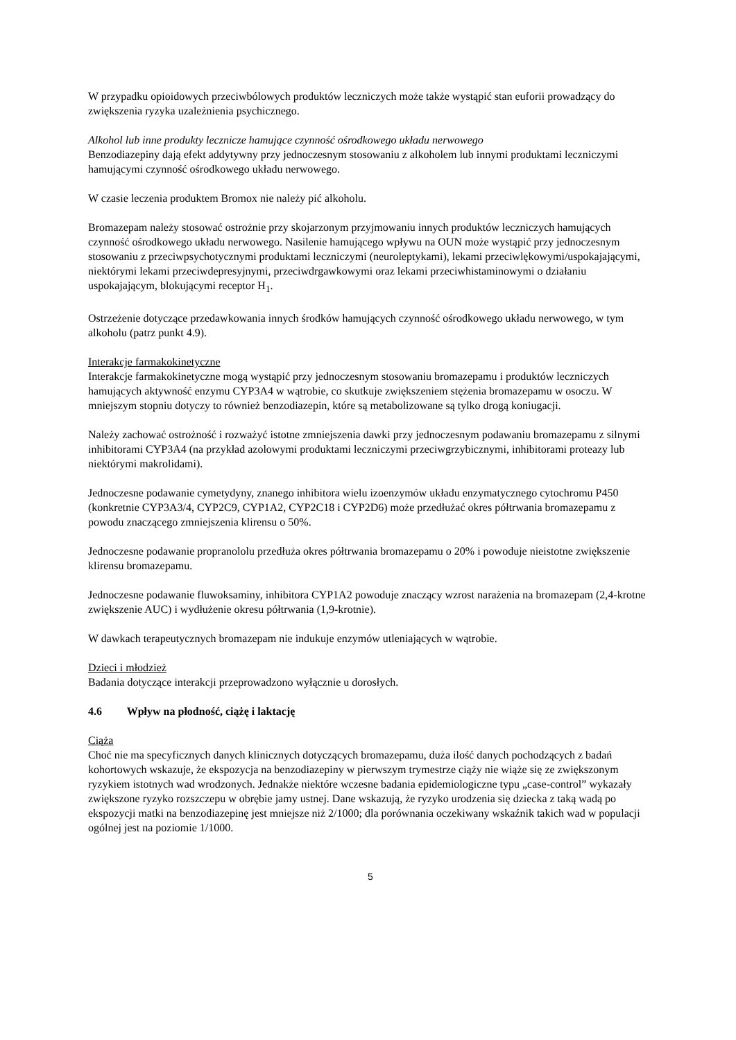W przypadku opioidowych przeciwbólowych produktów leczniczych może także wystąpić stan euforii prowadzący do zwiększenia ryzyka uzależnienia psychicznego.
Alkohol lub inne produkty lecznicze hamujące czynność ośrodkowego układu nerwowego
Benzodiazepiny dają efekt addytywny przy jednoczesnym stosowaniu z alkoholem lub innymi produktami leczniczymi hamującymi czynność ośrodkowego układu nerwowego.
W czasie leczenia produktem Bromox nie należy pić alkoholu.
Bromazepam należy stosować ostrożnie przy skojarzonym przyjmowaniu innych produktów leczniczych hamujących czynność ośrodkowego układu nerwowego. Nasilenie hamującego wpływu na OUN może wystąpić przy jednoczesnym stosowaniu z przeciwpsychotycznymi produktami leczniczymi (neuroleptykami), lekami przeciwlękowymi/uspokajającymi, niektórymi lekami przeciwdepresyjnymi, przeciwdrgawkowymi oraz lekami przeciwhistaminowymi o działaniu uspokajającym, blokującymi receptor H<sub>1</sub>.
Ostrzeżenie dotyczące przedawkowania innych środków hamujących czynność ośrodkowego układu nerwowego, w tym alkoholu (patrz punkt 4.9).
Interakcje farmakokinetyczne
Interakcje farmakokinetyczne mogą wystąpić przy jednoczesnym stosowaniu bromazepamu i produktów leczniczych hamujących aktywność enzymu CYP3A4 w wątrobie, co skutkuje zwiększeniem stężenia bromazepamu w osoczu. W mniejszym stopniu dotyczy to również benzodiazepin, które są metabolizowane są tylko drogą koniugacji.
Należy zachować ostrożność i rozważyć istotne zmniejszenia dawki przy jednoczesnym podawaniu bromazepamu z silnymi inhibitorami CYP3A4 (na przykład azolowymi produktami leczniczymi przeciwgrzybicznymi, inhibitorami proteazy lub niektórymi makrolidami).
Jednoczesne podawanie cymetydyny, znanego inhibitora wielu izoenzymów układu enzymatycznego cytochromu P450 (konkretnie CYP3A3/4, CYP2C9, CYP1A2, CYP2C18 i CYP2D6) może przedłużać okres półtrwania bromazepamu z powodu znaczącego zmniejszenia klirensu o 50%.
Jednoczesne podawanie propranololu przedłuża okres półtrwania bromazepamu o 20% i powoduje nieistotne zwiększenie klirensu bromazepamu.
Jednoczesne podawanie fluwoksaminy, inhibitora CYP1A2 powoduje znaczący wzrost narażenia na bromazepam (2,4-krotne zwiększenie AUC) i wydłużenie okresu półtrwania (1,9-krotnie).
W dawkach terapeutycznych bromazepam nie indukuje enzymów utleniających w wątrobie.
Dzieci i młodzież
Badania dotyczące interakcji przeprowadzono wyłącznie u dorosłych.
4.6 Wpływ na płodność, ciążę i laktację
Ciąża
Choć nie ma specyficznych danych klinicznych dotyczących bromazepamu, duża ilość danych pochodzących z badań kohortowych wskazuje, że ekspozycja na benzodiazepiny w pierwszym trymestrze ciąży nie wiąże się ze zwiększonym ryzykiem istotnych wad wrodzonych. Jednakże niektóre wczesne badania epidemiologiczne typu „case-control” wykazały zwiększone ryzyko rozszczepu w obrębie jamy ustnej. Dane wskazują, że ryzyko urodzenia się dziecka z taką wadą po ekspozycji matki na benzodiazepinę jest mniejsze niż 2/1000; dla porównania oczekiwany wskaźnik takich wad w populacji ogólnej jest na poziomie 1/1000.
5